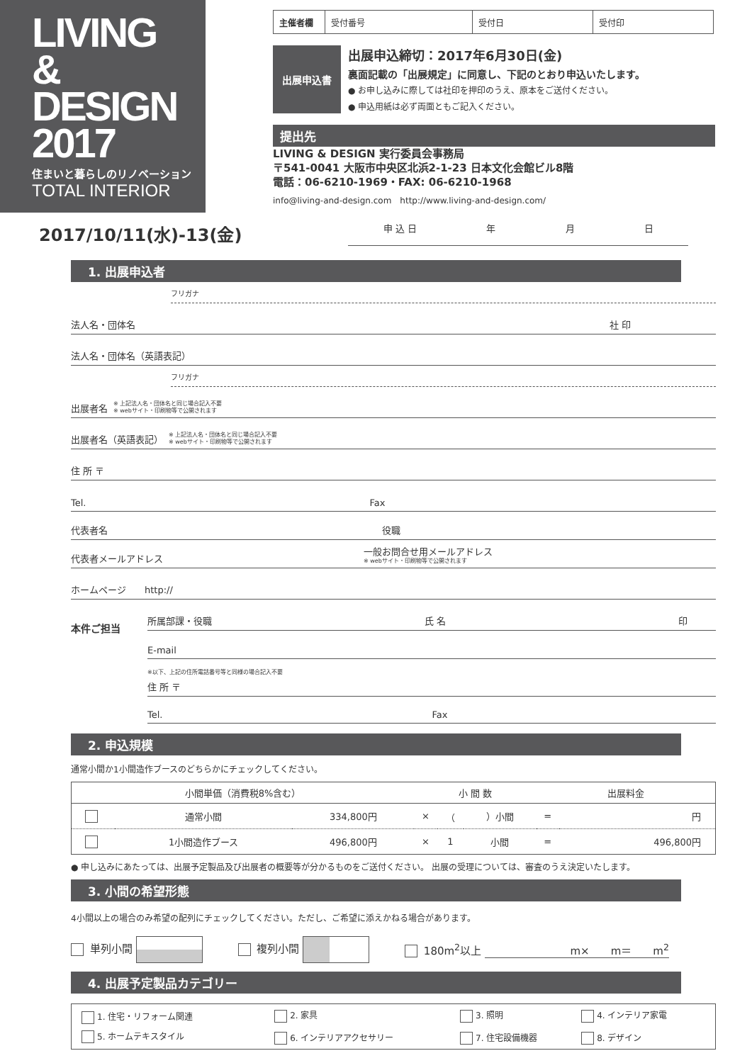LIVING
&
DESIGN
2017
住まいと暮らしのリノベーション
TOTAL INTERIOR
| 主催者欄 | 受付番号 | 受付日 | 受付印 |
出展申込書
出展申込締切：2017年6月30日(金)
裏面記載の「出展規定」に同意し、下記のとおり申込いたします。
● お申し込みに際しては社印を押印のうえ、原本をご送付ください。
● 申込用紙は必ず両面ともご記入ください。
提出先
LIVING & DESIGN 実行委員会事務局
〒541-0041 大阪市中央区北浜2-1-23 日本文化会館ビル8階
電話：06-6210-1969・FAX: 06-6210-1968
info@living-and-design.com　http://www.living-and-design.com/
2017/10/11(水)-13(金)
申 込 日 年 月 日
1. 出展申込者
フリガナ
法人名・団体名 社 印
法人名・団体名（英語表記）
フリガナ
出展者名 ※ 上記法人名・団体名と同じ場合記入不要
※ webサイト・印刷物等で公開されます
出展者名（英語表記） ※ 上記法人名・団体名と同じ場合記入不要
※ webサイト・印刷物等で公開されます
住 所 〒
Tel. Fax
代表者名 役職
代表者メールアドレス 一般お問合せ用メールアドレス
※ webサイト・印刷物等で公開されます
ホームページ　　http://
本件ご担当
所属部課・役職 氏 名 印
E-mail
※以下、上記の住所電話番号等と同様の場合記入不要
住 所 〒
Tel. Fax
2. 申込規模
通常小間か1小間造作ブースのどちらかにチェックしてください。
| 小間単価（消費税8%含む） | | | 小 間 数 | | | 出展料金 | |
| --- | --- | --- | --- | --- | --- | --- | --- |
| | 通常小間 | 334,800円 | × | （ | ）小間 | = | 円 |
| | 1小間造作ブース | 496,800円 | × | 1 | 小間 | = | 496,800円 |
● 申し込みにあたっては、出展予定製品及び出展者の概要等が分かるものをご送付ください。 出展の受理については、審査のうえ決定いたします。
3. 小間の希望形態
4小間以上の場合のみ希望の配列にチェックしてください。ただし、ご希望に添えかねる場合があります。
単列小間 複列小間 180m<sup>2</sup>以上 m×　　m＝　　m<sup>2</sup>
4. 出展予定製品カテゴリー
| 1. 住宅・リフォーム関連 | 2. 家具 | 3. 照明 | 4. インテリア家電 |
| 5. ホームテキスタイル | 6. インテリアアクセサリー | 7. 住宅設備機器 | 8. デザイン |